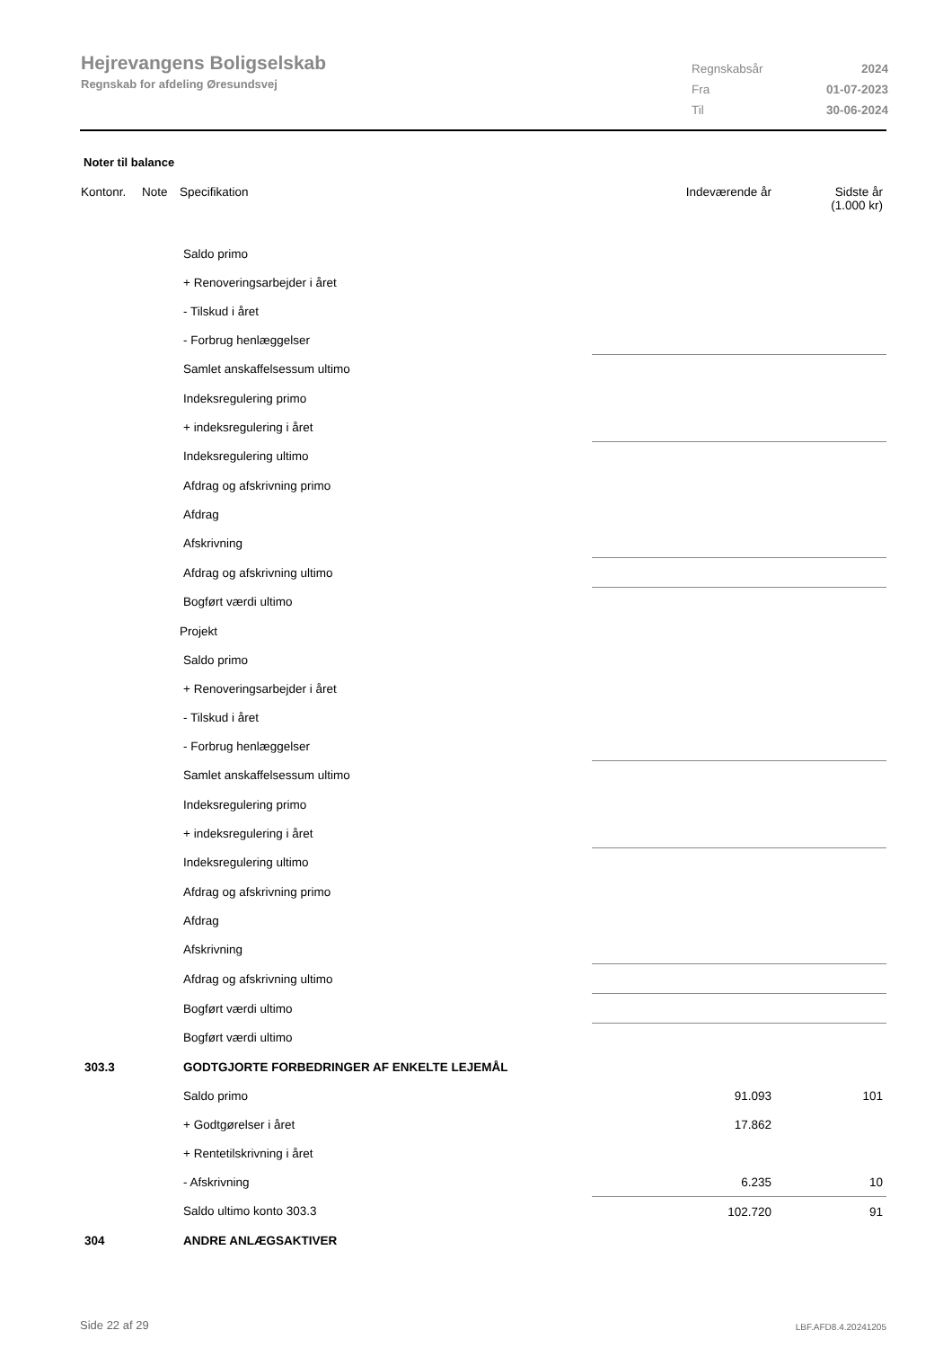Hejrevangens Boligselskab
Regnskab for afdeling Øresundsvej
| Regnskabsår | 2024 |
| Fra | 01-07-2023 |
| Til | 30-06-2024 |
Noter til balance
| Kontonr. | Note | Specifikation | Indeværende år | Sidste år (1.000 kr) |
| --- | --- | --- | --- | --- |
| | | Saldo primo | | |
| | | + Renoveringsarbejder i året | | |
| | | - Tilskud i året | | |
| | | - Forbrug henlæggelser | | |
| | | Samlet anskaffelsessum ultimo | | |
| | | Indeksregulering primo | | |
| | | + indeksregulering i året | | |
| | | Indeksregulering ultimo | | |
| | | Afdrag og afskrivning primo | | |
| | | Afdrag | | |
| | | Afskrivning | | |
| | | Afdrag og afskrivning ultimo | | |
| | | Bogført værdi ultimo | | |
| | | Projekt | | |
| | | Saldo primo | | |
| | | + Renoveringsarbejder i året | | |
| | | - Tilskud i året | | |
| | | - Forbrug henlæggelser | | |
| | | Samlet anskaffelsessum ultimo | | |
| | | Indeksregulering primo | | |
| | | + indeksregulering i året | | |
| | | Indeksregulering ultimo | | |
| | | Afdrag og afskrivning primo | | |
| | | Afdrag | | |
| | | Afskrivning | | |
| | | Afdrag og afskrivning ultimo | | |
| | | Bogført værdi ultimo | | |
| | | Bogført værdi ultimo | | |
| 303.3 | | GODTGJORTE FORBEDRINGER AF ENKELTE LEJEMÅL | | |
| | | Saldo primo | 91.093 | 101 |
| | | + Godtgørelser i året | 17.862 | |
| | | + Rentetilskrivning i året | | |
| | | - Afskrivning | 6.235 | 10 |
| | | Saldo ultimo konto 303.3 | 102.720 | 91 |
| 304 | | ANDRE ANLÆGSAKTIVER | | |
Side 22 af 29 LBF.AFD8.4.20241205